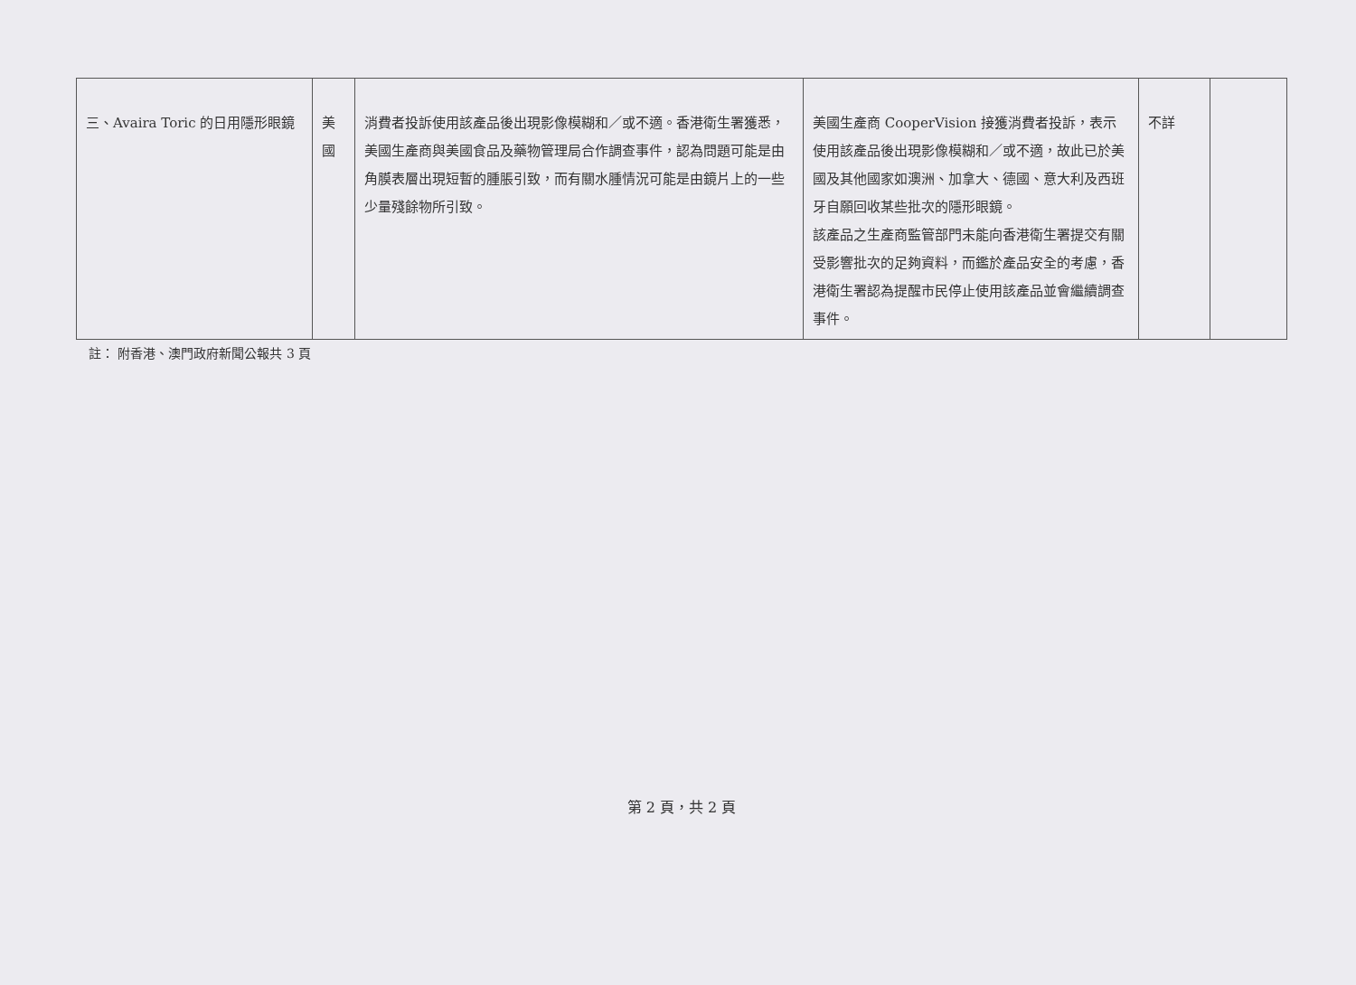| 三、Avaira Toric 的日用隱形眼鏡 | 美國 | 消費者投訴使用該產品後出現影像模糊和／或不適。香港衛生署獲悉，美國生產商與美國食品及藥物管理局合作調查事件，認為問題可能是由角膜表層出現短暫的腫脹引致，而有關水腫情況可能是由鏡片上的一些少量殘餘物所引致。 | 美國生產商 CooperVision 接獲消費者投訴，表示使用該產品後出現影像模糊和／或不適，故此已於美國及其他國家如澳洲、加拿大、德國、意大利及西班牙自願回收某些批次的隱形眼鏡。 該產品之生產商監管部門未能向香港衛生署提交有關受影響批次的足夠資料，而鑑於產品安全的考慮，香港衛生署認為提醒市民停止使用該產品並會繼續調查事件。 | 不詳 | |
註： 附香港、澳門政府新聞公報共 3 頁
第 2 頁，共 2 頁